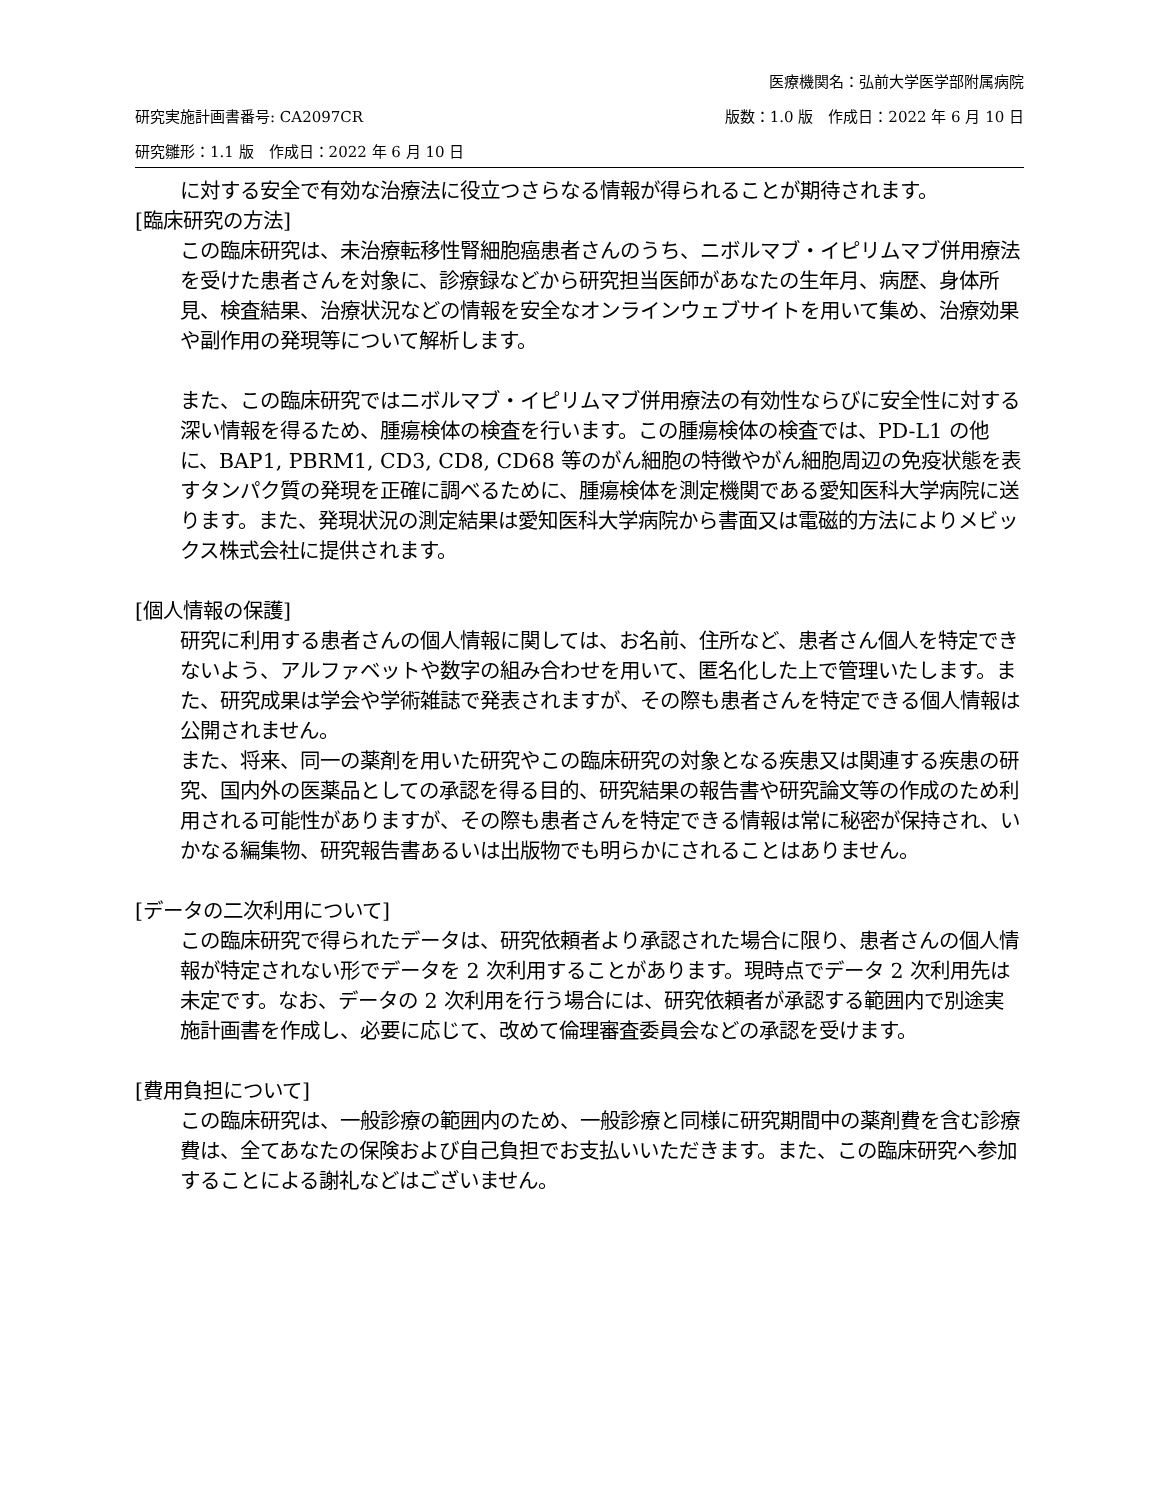医療機関名：弘前大学医学部附属病院
研究実施計画書番号: CA2097CR 版数：1.0 版　作成日：2022 年 6 月 10 日
研究雛形：1.1 版　作成日：2022 年 6 月 10 日
に対する安全で有効な治療法に役立つさらなる情報が得られることが期待されます。
[臨床研究の方法]
この臨床研究は、未治療転移性腎細胞癌患者さんのうち、ニボルマブ・イピリムマブ併用療法を受けた患者さんを対象に、診療録などから研究担当医師があなたの生年月、病歴、身体所見、検査結果、治療状況などの情報を安全なオンラインウェブサイトを用いて集め、治療効果や副作用の発現等について解析します。
また、この臨床研究ではニボルマブ・イピリムマブ併用療法の有効性ならびに安全性に対する深い情報を得るため、腫瘍検体の検査を行います。この腫瘍検体の検査では、PD-L1 の他に、BAP1, PBRM1, CD3, CD8, CD68 等のがん細胞の特徴やがん細胞周辺の免疫状態を表すタンパク質の発現を正確に調べるために、腫瘍検体を測定機関である愛知医科大学病院に送ります。また、発現状況の測定結果は愛知医科大学病院から書面又は電磁的方法によりメビックス株式会社に提供されます。
[個人情報の保護]
研究に利用する患者さんの個人情報に関しては、お名前、住所など、患者さん個人を特定できないよう、アルファベットや数字の組み合わせを用いて、匿名化した上で管理いたします。また、研究成果は学会や学術雑誌で発表されますが、その際も患者さんを特定できる個人情報は公開されません。
また、将来、同一の薬剤を用いた研究やこの臨床研究の対象となる疾患又は関連する疾患の研究、国内外の医薬品としての承認を得る目的、研究結果の報告書や研究論文等の作成のため利用される可能性がありますが、その際も患者さんを特定できる情報は常に秘密が保持され、いかなる編集物、研究報告書あるいは出版物でも明らかにされることはありません。
[データの二次利用について]
この臨床研究で得られたデータは、研究依頼者より承認された場合に限り、患者さんの個人情報が特定されない形でデータを 2 次利用することがあります。現時点でデータ 2 次利用先は未定です。なお、データの 2 次利用を行う場合には、研究依頼者が承認する範囲内で別途実施計画書を作成し、必要に応じて、改めて倫理審査委員会などの承認を受けます。
[費用負担について]
この臨床研究は、一般診療の範囲内のため、一般診療と同様に研究期間中の薬剤費を含む診療費は、全てあなたの保険および自己負担でお支払いいただきます。また、この臨床研究へ参加することによる謝礼などはございません。